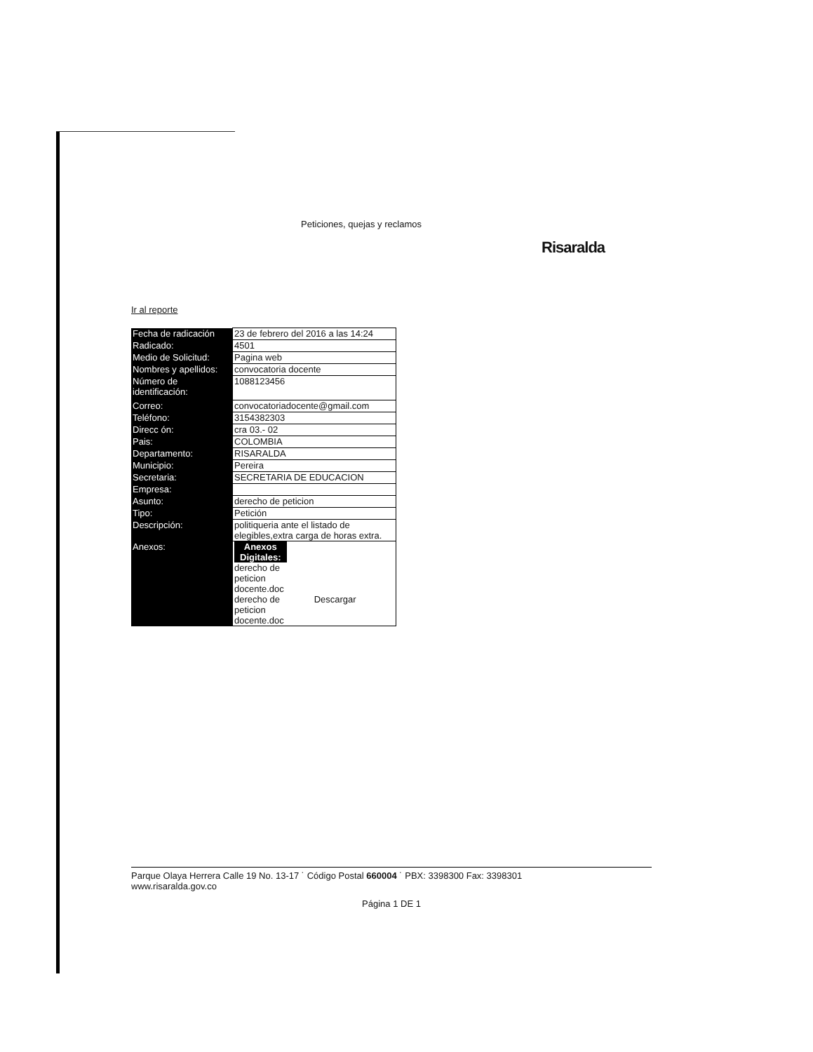Peticiones, quejas y reclamos
Risaralda
Ir al reporte
| Fecha de radicación | 23 de febrero del 2016 a las 14:24 |
| Radicado: | 4501 |
| Medio de Solicitud: | Pagina web |
| Nombres y apellidos: | convocatoria docente |
| Número de identificación: | 1088123456 |
| Correo: | convocatoriadocente@gmail.com |
| Teléfono: | 3154382303 |
| Direcc ón: | cra 03.- 02 |
| Pais: | COLOMBIA |
| Departamento: | RISARALDA |
| Municipio: | Pereira |
| Secretaria: | SECRETARIA DE EDUCACION |
| Empresa: | |
| Asunto: | derecho de peticion |
| Tipo: | Petición |
| Descripción: | politiqueria ante el listado de elegibles,extra carga de horas extra. |
| Anexos: | Anexos Digitales: derecho de peticion docente.doc derecho de peticion docente.doc Descargar |
Parque Olaya Herrera Calle 19 No. 13-17 ˙ Código Postal 660004 ˙ PBX: 3398300 Fax: 3398301
www.risaralda.gov.co
Página 1 DE 1